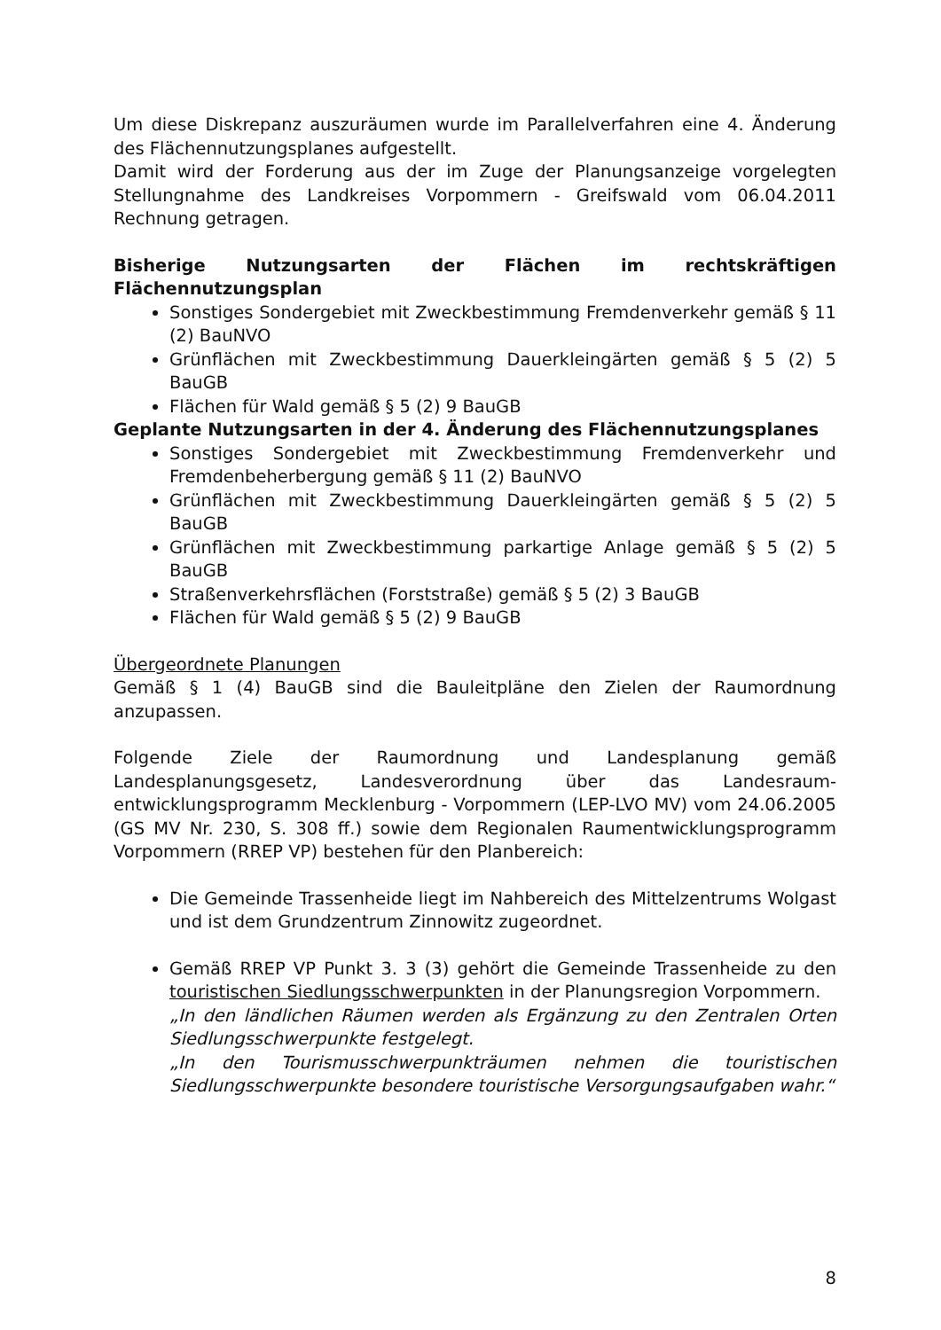Um diese Diskrepanz auszuräumen wurde im Parallelverfahren eine 4. Änderung des Flächennutzungsplanes aufgestellt.
Damit wird der Forderung aus der im Zuge der Planungsanzeige vorgelegten Stellungnahme des Landkreises Vorpommern - Greifswald vom 06.04.2011 Rechnung getragen.
Bisherige Nutzungsarten der Flächen im rechtskräftigen Flächennutzungsplan
Sonstiges Sondergebiet mit Zweckbestimmung Fremdenverkehr gemäß § 11 (2) BauNVO
Grünflächen mit Zweckbestimmung Dauerkleingärten gemäß § 5 (2) 5 BauGB
Flächen für Wald gemäß § 5 (2) 9 BauGB
Geplante Nutzungsarten in der 4. Änderung des Flächennutzungsplanes
Sonstiges Sondergebiet mit Zweckbestimmung Fremdenverkehr und Fremdenbeherbergung gemäß § 11 (2) BauNVO
Grünflächen mit Zweckbestimmung Dauerkleingärten gemäß § 5 (2) 5 BauGB
Grünflächen mit Zweckbestimmung parkartige Anlage gemäß § 5 (2) 5 BauGB
Straßenverkehrsflächen (Forststraße) gemäß § 5 (2) 3 BauGB
Flächen für Wald gemäß § 5 (2) 9 BauGB
Übergeordnete Planungen
Gemäß § 1 (4) BauGB sind die Bauleitpläne den Zielen der Raumordnung anzupassen.
Folgende Ziele der Raumordnung und Landesplanung gemäß Landesplanungsgesetz, Landesverordnung über das Landesraum-entwicklungsprogramm Mecklenburg - Vorpommern (LEP-LVO MV) vom 24.06.2005 (GS MV Nr. 230, S. 308 ff.) sowie dem Regionalen Raumentwicklungsprogramm Vorpommern (RREP VP) bestehen für den Planbereich:
Die Gemeinde Trassenheide liegt im Nahbereich des Mittelzentrums Wolgast und ist dem Grundzentrum Zinnowitz zugeordnet.
Gemäß RREP VP Punkt 3. 3 (3) gehört die Gemeinde Trassenheide zu den touristischen Siedlungsschwerpunkten in der Planungsregion Vorpommern.
„In den ländlichen Räumen werden als Ergänzung zu den Zentralen Orten Siedlungsschwerpunkte festgelegt.
„In den Tourismusschwerpunkträumen nehmen die touristischen Siedlungsschwerpunkte besondere touristische Versorgungsaufgaben wahr.“
8